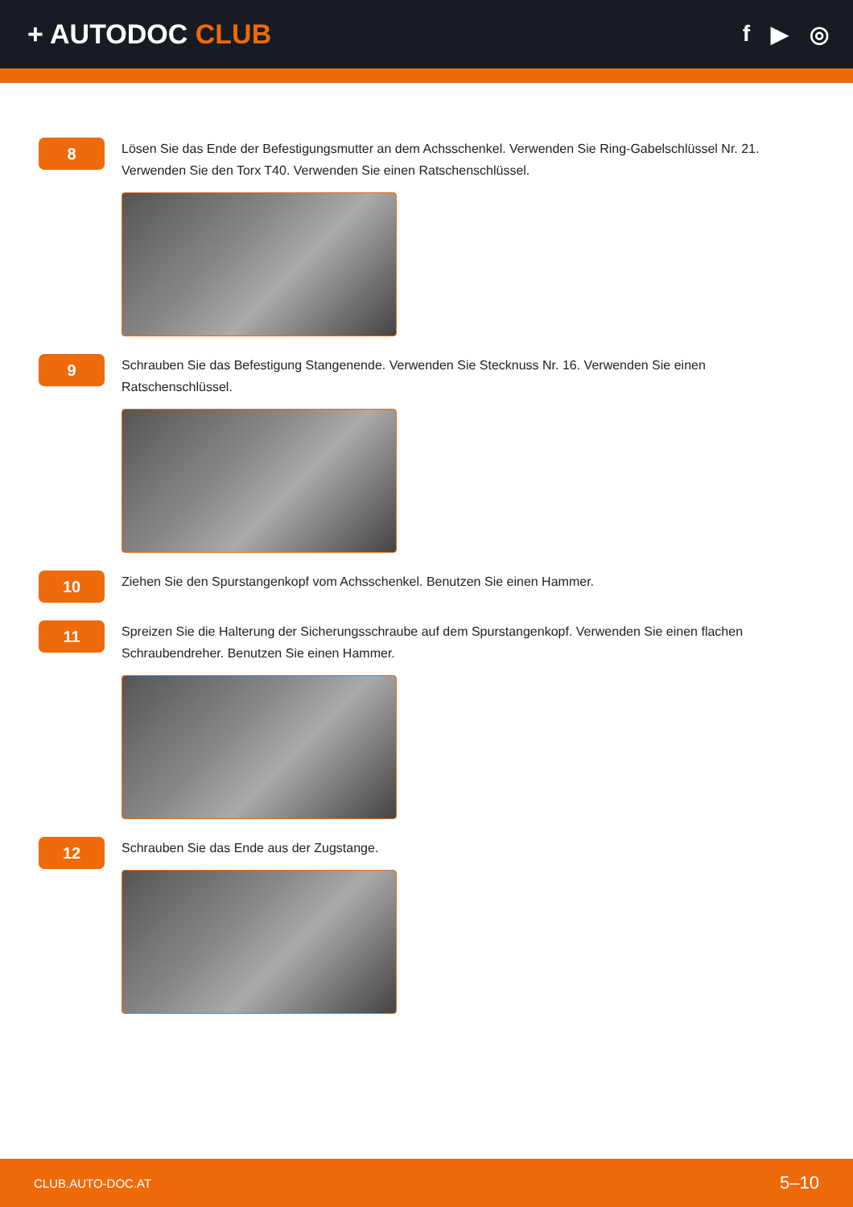+ AUTODOC CLUB
f ▶ ◎
8
Lösen Sie das Ende der Befestigungsmutter an dem Achsschenkel. Verwenden Sie Ring-Gabelschlüssel Nr. 21. Verwenden Sie den Torx T40. Verwenden Sie einen Ratschenschlüssel.
9
Schrauben Sie das Befestigung Stangenende. Verwenden Sie Stecknuss Nr. 16. Verwenden Sie einen Ratschenschlüssel.
10
Ziehen Sie den Spurstangenkopf vom Achsschenkel. Benutzen Sie einen Hammer.
11
Spreizen Sie die Halterung der Sicherungsschraube auf dem Spurstangenkopf. Verwenden Sie einen flachen Schraubendreher. Benutzen Sie einen Hammer.
12
Schrauben Sie das Ende aus der Zugstange.
CLUB.AUTO-DOC.AT 5–10